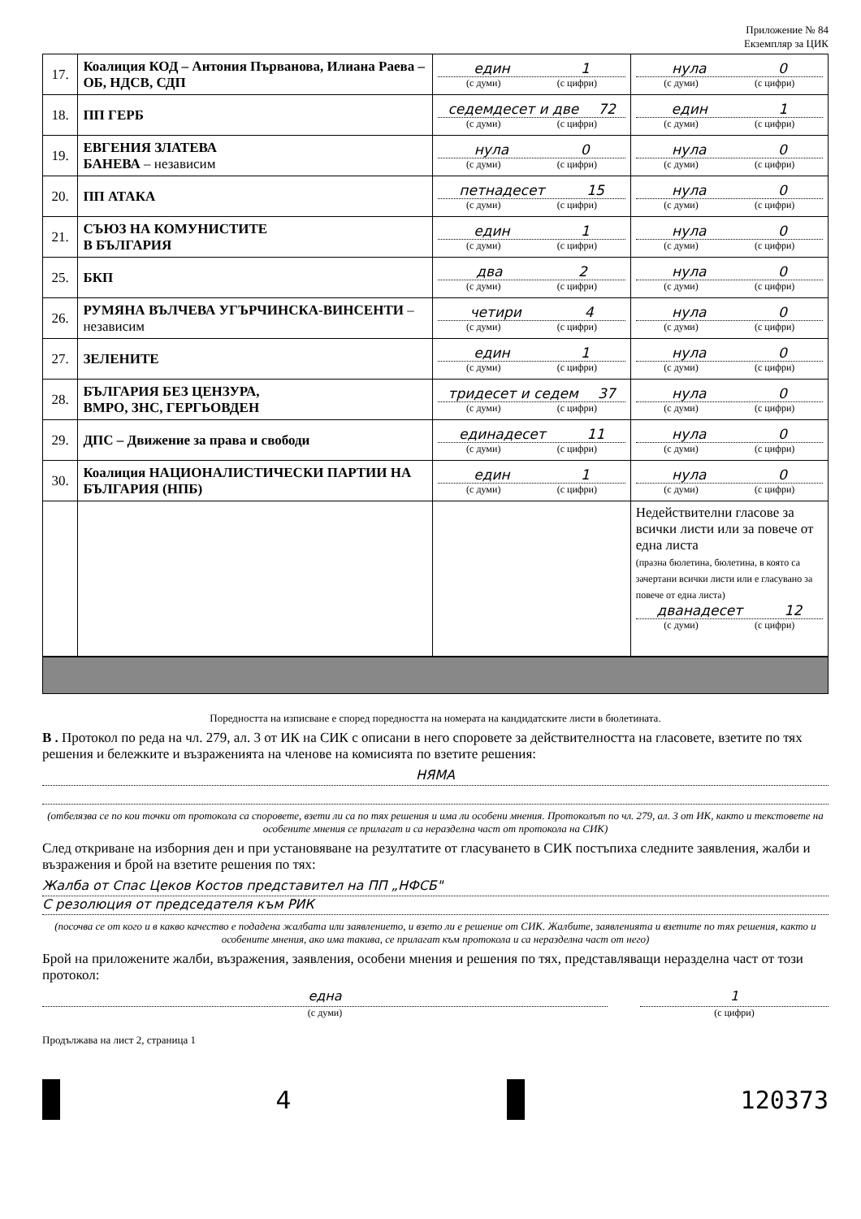Приложение № 84
Екземпляр за ЦИК
| 17. | Коалиция КОД – Антония Първанова, Илиана Раева – ОБ, НДСВ, СДП | един 1 (с думи) (с цифри) | нула 0 (с думи) (с цифри) |
| 18. | ПП ГЕРБ | седемдесет и две 72 (с думи) (с цифри) | един 1 (с думи) (с цифри) |
| 19. | ЕВГЕНИЯ ЗЛАТЕВА БАНЕВА – независим | нула 0 (с думи) (с цифри) | нула 0 (с думи) (с цифри) |
| 20. | ПП АТАКА | петнадесет 15 (с думи) (с цифри) | нула 0 (с думи) (с цифри) |
| 21. | СЪЮЗ НА КОМУНИСТИТЕ В БЪЛГАРИЯ | един 1 (с думи) (с цифри) | нула 0 (с думи) (с цифри) |
| 25. | БКП | два 2 (с думи) (с цифри) | нула 0 (с думи) (с цифри) |
| 26. | РУМЯНА ВЪЛЧЕВА УГЪРЧИНСКА-ВИНСЕНТИ – независим | четири 4 (с думи) (с цифри) | нула 0 (с думи) (с цифри) |
| 27. | ЗЕЛЕНИТЕ | един 1 (с думи) (с цифри) | нула 0 (с думи) (с цифри) |
| 28. | БЪЛГАРИЯ БЕЗ ЦЕНЗУРА, ВМРО, ЗНС, ГЕРГЬОВДЕН | тридесет и седем 37 (с думи) (с цифри) | нула 0 (с думи) (с цифри) |
| 29. | ДПС – Движение за права и свободи | единадесет 11 (с думи) (с цифри) | нула 0 (с думи) (с цифри) |
| 30. | Коалиция НАЦИОНАЛИСТИЧЕСКИ ПАРТИИ НА БЪЛГАРИЯ (НПБ) | един 1 (с думи) (с цифри) | нула 0 (с думи) (с цифри) |
| | | | Недействителни гласове за всички листи или за повече от една листа (празна бюлетина, бюлетина, в която са зачертани всички листи или е гласувано за повече от една листа) дванадесет 12 (с думи) (с цифри) |
Поредността на изписване е според поредността на номерата на кандидатските листи в бюлетината.
В . Протокол по реда на чл. 279, ал. 3 от ИК на СИК с описани в него споровете за действителността на гласовете, взетите по тях решения и бележките и възраженията на членове на комисията по взетите решения:
НЯМА
(отбелязва се по кои точки от протокола са споровете, взети ли са по тях решения и има ли особени мнения. Протоколът по чл. 279, ал. 3 от ИК, както и текстовете на особените мнения се прилагат и са неразделна част от протокола на СИК)
След откриване на изборния ден и при установяване на резултатите от гласуването в СИК постъпиха следните заявления, жалби и възражения и брой на взетите решения по тях:
Жалба от Спас Цеков Костов представител на ПП „НФСБ"
С резолюция от председателя към РИК
(посочва се от кого и в какво качество е подадена жалбата или заявлението, и взето ли е решение от СИК. Жалбите, заявленията и взетите по тях решения, както и особените мнения, ако има такива, се прилагат към протокола и са неразделна част от него)
Брой на приложените жалби, възражения, заявления, особени мнения и решения по тях, представляващи неразделна част от този протокол:
една
(с думи)
1
(с цифри)
Продължава на лист 2, страница 1
4 120373